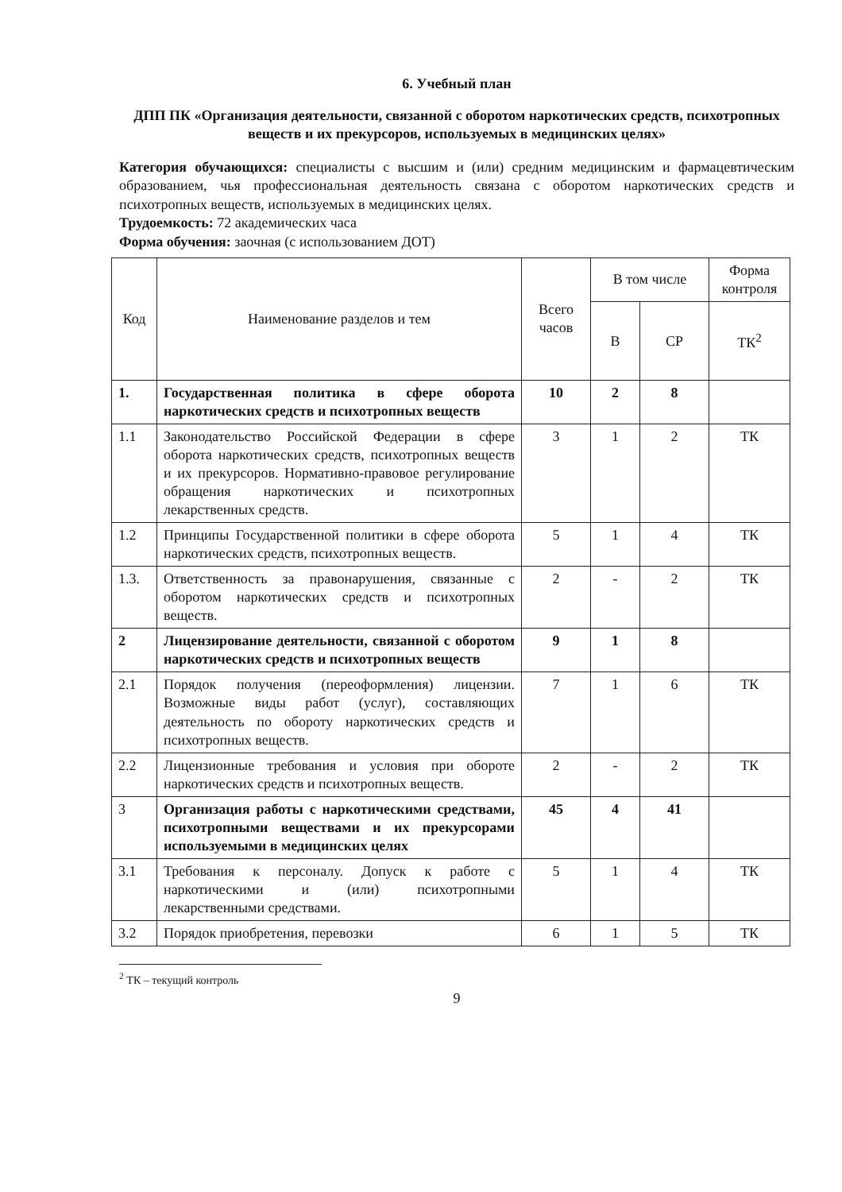6. Учебный план
ДПП ПК «Организация деятельности, связанной с оборотом наркотических средств, психотропных веществ и их прекурсоров, используемых в медицинских целях»
Категория обучающихся: специалисты с высшим и (или) средним медицинским и фармацевтическим образованием, чья профессиональная деятельность связана с оборотом наркотических средств и психотропных веществ, используемых в медицинских целях.
Трудоемкость: 72 академических часа
Форма обучения: заочная (с использованием ДОТ)
| Код | Наименование разделов и тем | Всего часов | В том числе | | Форма контроля |
| --- | --- | --- | --- | --- | --- |
| | | | В | СР | ТК<sup>2</sup> |
| 1. | Государственная политика в сфере оборота наркотических средств и психотропных веществ | 10 | 2 | 8 | |
| 1.1 | Законодательство Российской Федерации в сфере оборота наркотических средств, психотропных веществ и их прекурсоров. Нормативно-правовое регулирование обращения наркотических и психотропных лекарственных средств. | 3 | 1 | 2 | ТК |
| 1.2 | Принципы Государственной политики в сфере оборота наркотических средств, психотропных веществ. | 5 | 1 | 4 | ТК |
| 1.3. | Ответственность за правонарушения, связанные с оборотом наркотических средств и психотропных веществ. | 2 | - | 2 | ТК |
| 2 | Лицензирование деятельности, связанной с оборотом наркотических средств и психотропных веществ | 9 | 1 | 8 | |
| 2.1 | Порядок получения (переоформления) лицензии. Возможные виды работ (услуг), составляющих деятельность по обороту наркотических средств и психотропных веществ. | 7 | 1 | 6 | ТК |
| 2.2 | Лицензионные требования и условия при обороте наркотических средств и психотропных веществ. | 2 | - | 2 | ТК |
| 3 | Организация работы с наркотическими средствами, психотропными веществами и их прекурсорами используемыми в медицинских целях | 45 | 4 | 41 | |
| 3.1 | Требования к персоналу. Допуск к работе с наркотическими и (или) психотропными лекарственными средствами. | 5 | 1 | 4 | ТК |
| 3.2 | Порядок приобретения, перевозки | 6 | 1 | 5 | ТК |
<sup>2</sup> ТК – текущий контроль
9